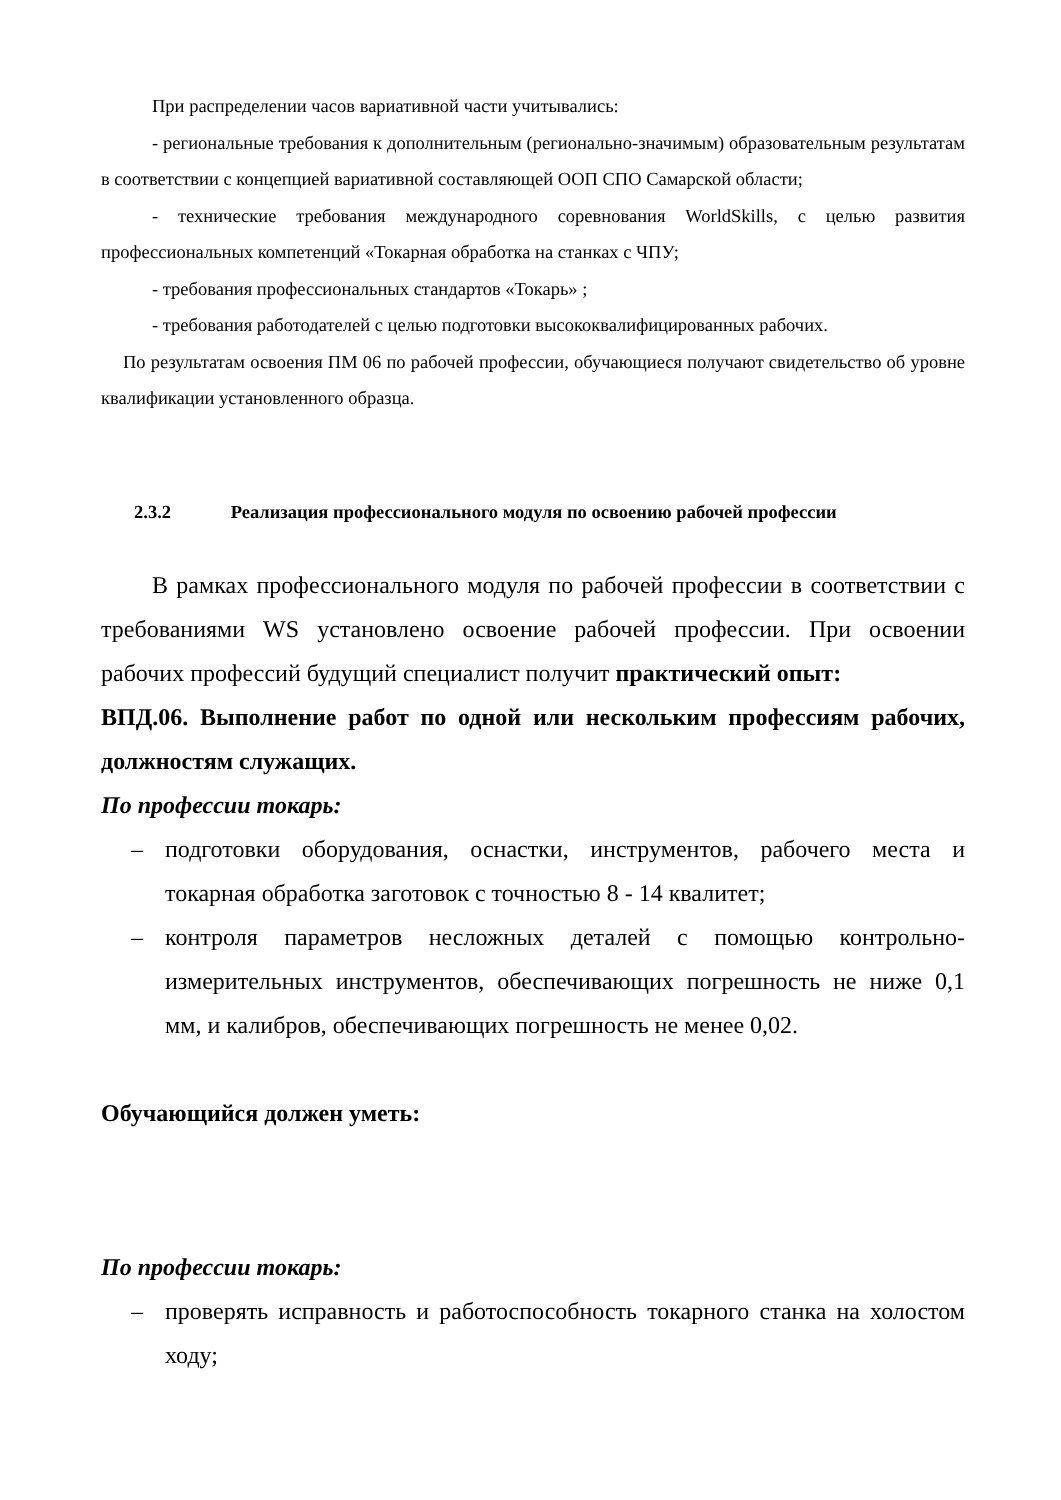При распределении часов вариативной части учитывались:
- региональные требования к дополнительным (регионально-значимым) образователь­ным результатам в соответствии с концепцией вариативной составляющей ООП СПО Са­марской области;
- технические требования международного соревнования WorldSkills, с целью развития профессиональных компетенций «Токарная обработка на станках с ЧПУ;
- требования профессиональных стандартов «Токарь» ;
- требования работодателей с целью подготовки высококвалифицированных рабочих.
По результатам освоения ПМ 06 по рабочей профессии, обучающиеся получают свидетельство об уровне квалификации установленного образца.
2.3.2 Реализация профессионального модуля по освоению рабочей профессии
В рамках профессионального модуля по рабочей профессии в соответствии с требованиями WS установлено освоение рабочей профессии. При освоении рабочих профессий будущий специалист получит практический опыт:
ВПД.06. Выполнение работ по одной или нескольким профессиям рабочих, должностям служащих.
По профессии токарь:
– подготовки оборудования, оснастки, инструментов, рабочего места и токарная обработка заготовок с точностью 8 - 14 квалитет;
– контроля параметров несложных деталей с помощью контрольно-измерительных инструментов, обеспечивающих погрешность не ниже 0,1 мм, и калибров, обеспечивающих погрешность не менее 0,02.
Обучающийся должен уметь:
По профессии токарь:
– проверять исправность и работоспособность токарного станка на холостом ходу;